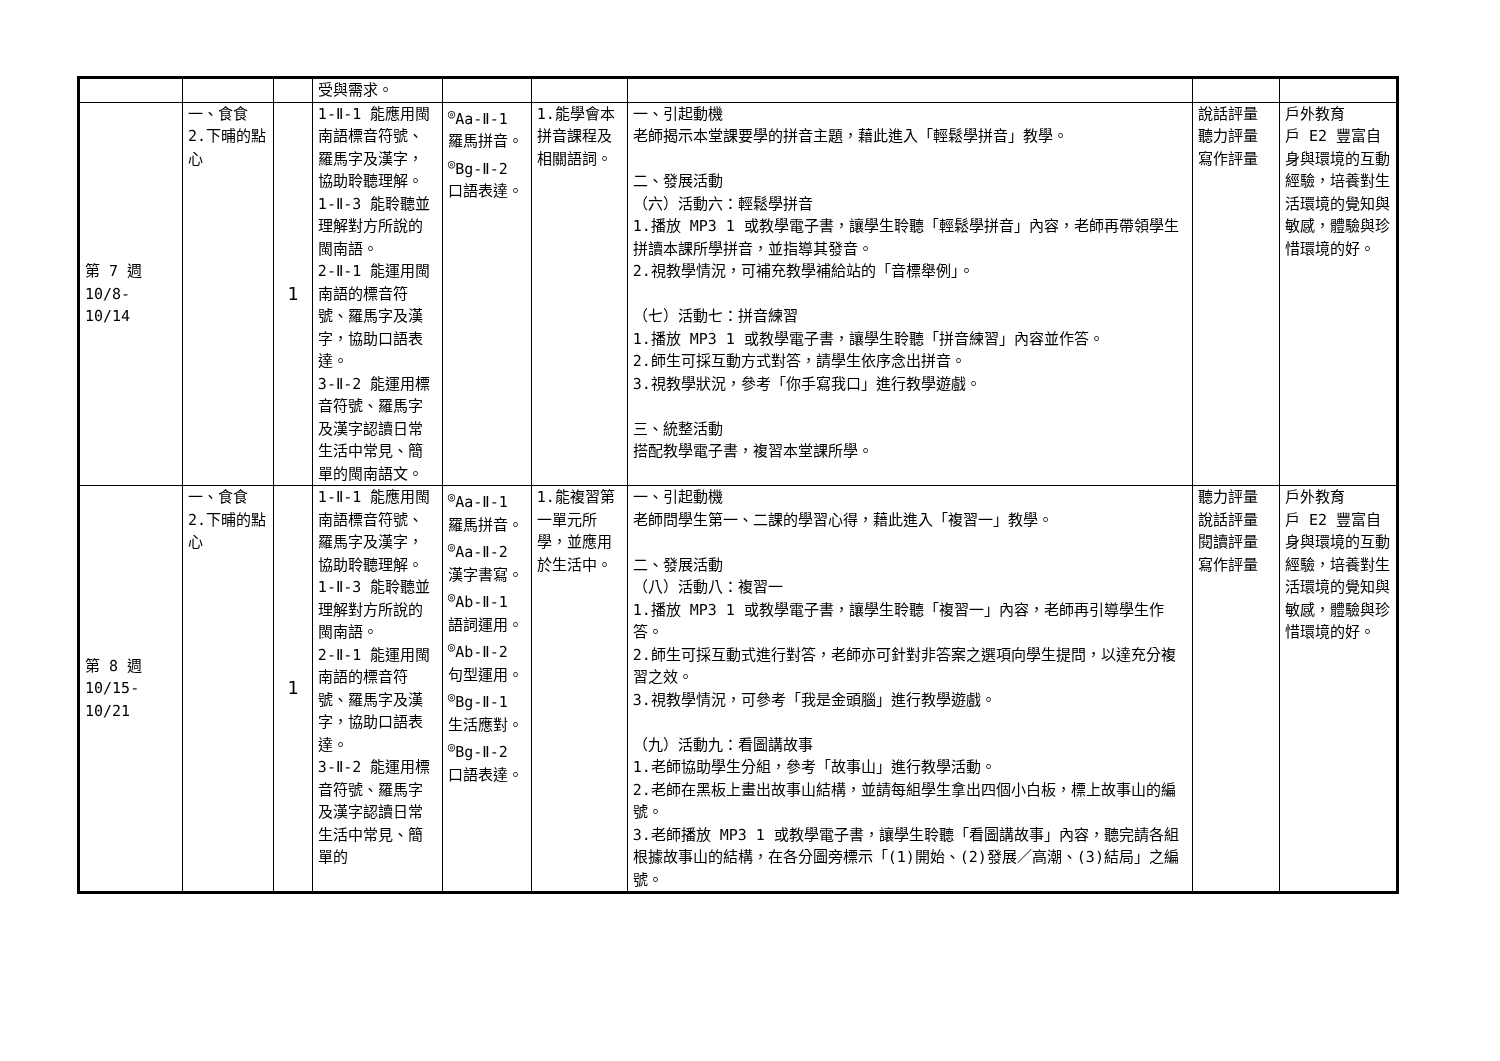| | | | 受與需求。 | | | | | |
| 第 7 週 10/8- 10/14 | 一、食食 2.下晡的點心 | 1 | 1-Ⅱ-1 能應用閩南語標音符號、羅馬字及漢字，協助聆聽理解。 1-Ⅱ-3 能聆聽並理解對方所說的閩南語。 2-Ⅱ-1 能運用閩南語的標音符號、羅馬字及漢字，協助口語表達。 3-Ⅱ-2 能運用標音符號、羅馬字及漢字認讀日常生活中常見、簡單的閩南語文。 | <sup>◎</sup>Aa-Ⅱ-1 羅馬拼音。 <sup>◎</sup>Bg-Ⅱ-2 口語表達。 | 1.能學會本拼音課程及相關語詞。 | 一、引起動機 老師揭示本堂課要學的拼音主題，藉此進入「輕鬆學拼音」教學。 二、發展活動 （六）活動六：輕鬆學拼音 1.播放 MP3 1 或教學電子書，讓學生聆聽「輕鬆學拼音」內容，老師再帶領學生拼讀本課所學拼音，並指導其發音。 2.視教學情況，可補充教學補給站的「音標舉例」。 （七）活動七：拼音練習 1.播放 MP3 1 或教學電子書，讓學生聆聽「拼音練習」內容並作答。 2.師生可採互動方式對答，請學生依序念出拼音。 3.視教學狀況，參考「你手寫我口」進行教學遊戲。 三、統整活動 搭配教學電子書，複習本堂課所學。 | 說話評量 聽力評量 寫作評量 | 戶外教育 戶 E2 豐富自身與環境的互動經驗，培養對生活環境的覺知與敏感，體驗與珍惜環境的好。 |
| 第 8 週 10/15- 10/21 | 一、食食 2.下晡的點心 | 1 | 1-Ⅱ-1 能應用閩南語標音符號、羅馬字及漢字，協助聆聽理解。 1-Ⅱ-3 能聆聽並理解對方所說的閩南語。 2-Ⅱ-1 能運用閩南語的標音符號、羅馬字及漢字，協助口語表達。 3-Ⅱ-2 能運用標音符號、羅馬字及漢字認讀日常生活中常見、簡單的 | <sup>◎</sup>Aa-Ⅱ-1 羅馬拼音。 <sup>◎</sup>Aa-Ⅱ-2 漢字書寫。 <sup>◎</sup>Ab-Ⅱ-1 語詞運用。 <sup>◎</sup>Ab-Ⅱ-2 句型運用。 <sup>◎</sup>Bg-Ⅱ-1 生活應對。 <sup>◎</sup>Bg-Ⅱ-2 口語表達。 | 1.能複習第一單元所學，並應用於生活中。 | 一、引起動機 老師問學生第一、二課的學習心得，藉此進入「複習一」教學。 二、發展活動 （八）活動八：複習一 1.播放 MP3 1 或教學電子書，讓學生聆聽「複習一」內容，老師再引導學生作答。 2.師生可採互動式進行對答，老師亦可針對非答案之選項向學生提問，以達充分複習之效。 3.視教學情況，可參考「我是金頭腦」進行教學遊戲。 （九）活動九：看圖講故事 1.老師協助學生分組，參考「故事山」進行教學活動。 2.老師在黑板上畫出故事山結構，並請每組學生拿出四個小白板，標上故事山的編號。 3.老師播放 MP3 1 或教學電子書，讓學生聆聽「看圖講故事」內容，聽完請各組根據故事山的結構，在各分圖旁標示「(1)開始、(2)發展／高潮、(3)結局」之編號。 | 聽力評量 說話評量 閱讀評量 寫作評量 | 戶外教育 戶 E2 豐富自身與環境的互動經驗，培養對生活環境的覺知與敏感，體驗與珍惜環境的好。 |